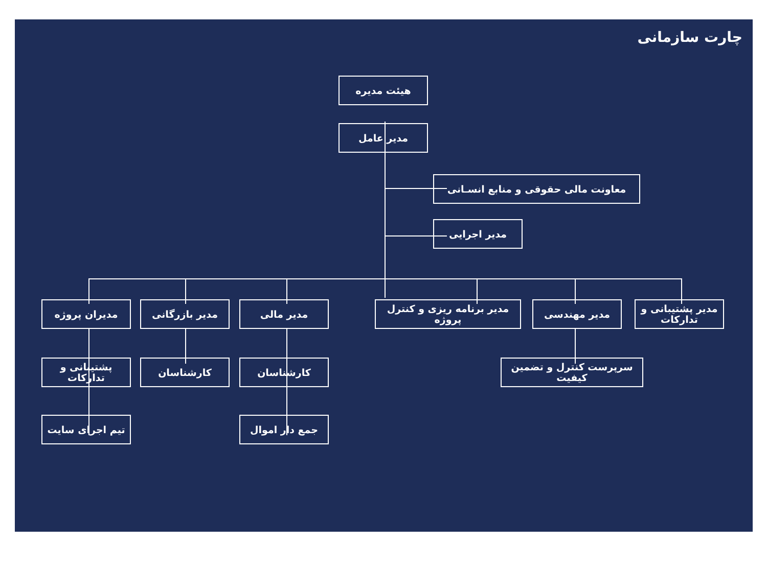چارت سازمانی
هیئت مدیره
مدیر عامل
معاونت مالی حقوقی و منابع انسـانی
مدیر اجرایی
مدیر پشتیبانی و تدارکات
مدیر مهندسی
مدیر برنامه ریزی و کنترل پروژه
مدیر مالی
مدیر بازرگانی
مدیران پروژه
سرپرست کنترل و تضمین کیفیت
کارشناسان
کارشناسان
پشتیبانی و تدارکات
جمع دار اموال
تیم اجرای سایت